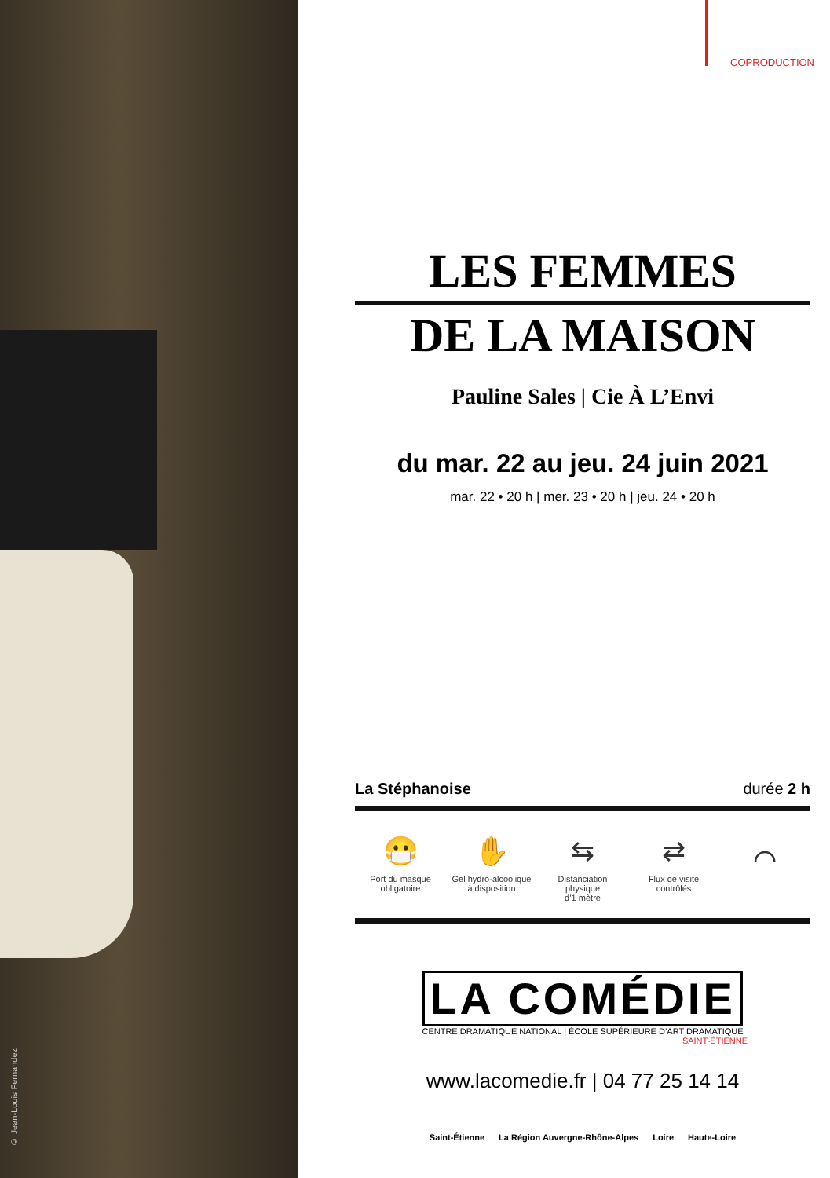© Jean-Louis Fernandez
COPRODUCTION
LES FEMMES
DE LA MAISON
Pauline Sales | Cie À L’Envi
du mar. 22 au jeu. 24 juin 2021
mar. 22 • 20 h | mer. 23 • 20 h | jeu. 24 • 20 h
La Stéphanoise durée 2 h
😷
Port du masque
obligatoire
✋
Gel hydro-alcoolique
à disposition
⇆
Distanciation
physique
d’1 mètre
⇄
Flux de visite
contrôlés
⌒
LA COMÉDIE
CENTRE DRAMATIQUE NATIONAL | ÉCOLE SUPÉRIEURE D’ART DRAMATIQUE
SAINT-ÉTIENNE
www.lacomedie.fr | 04 77 25 14 14
Saint-Étienne La Région Auvergne-Rhône-Alpes Loire Haute-Loire